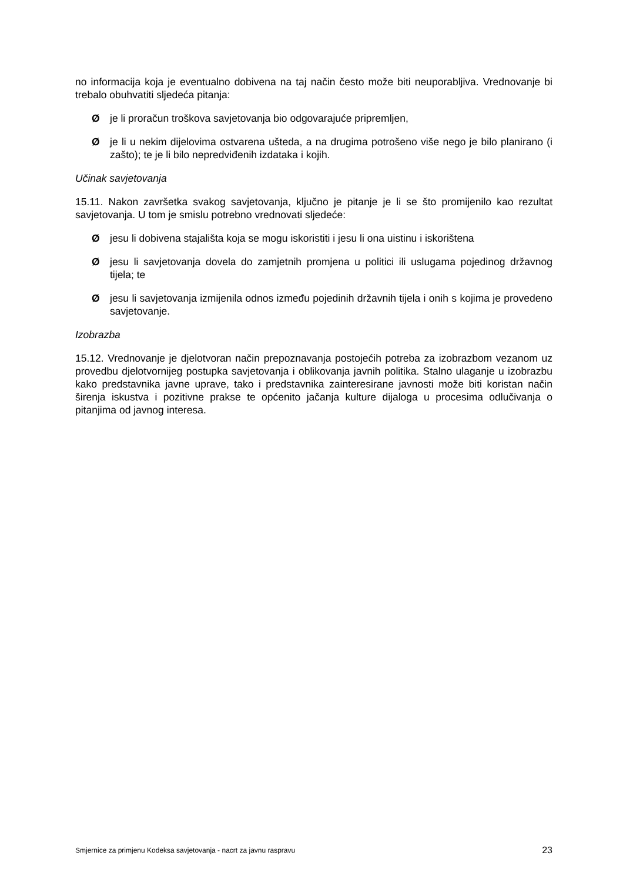no informacija koja je eventualno dobivena na taj način često može biti neuporabljiva. Vrednovanje bi trebalo obuhvatiti sljedeća pitanja:
Øje li proračun troškova savjetovanja bio odgovarajuće pripremljen,
Øje li u nekim dijelovima ostvarena ušteda, a na drugima potrošeno više nego je bilo planirano (i zašto); te je li bilo nepredviđenih izdataka i kojih.
Učinak savjetovanja
15.11. Nakon završetka svakog savjetovanja, ključno je pitanje je li se što promijenilo kao rezultat savjetovanja. U tom je smislu potrebno vrednovati sljedeće:
Øjesu li dobivena stajališta koja se mogu iskoristiti i jesu li ona uistinu i iskorištena
Øjesu li savjetovanja dovela do zamjetnih promjena u politici ili uslugama pojedinog državnog tijela; te
Øjesu li savjetovanja izmijenila odnos između pojedinih državnih tijela i onih s kojima je provedeno savjetovanje.
Izobrazba
15.12. Vrednovanje je djelotvoran način prepoznavanja postojećih potreba za izobrazbom vezanom uz provedbu djelotvornijeg postupka savjetovanja i oblikovanja javnih politika. Stalno ulaganje u izobrazbu kako predstavnika javne uprave, tako i predstavnika zainteresirane javnosti može biti koristan način širenja iskustva i pozitivne prakse te općenito jačanja kulture dijaloga u procesima odlučivanja o pitanjima od javnog interesa.
Smjernice za primjenu Kodeksa savjetovanja - nacrt za javnu raspravu 23